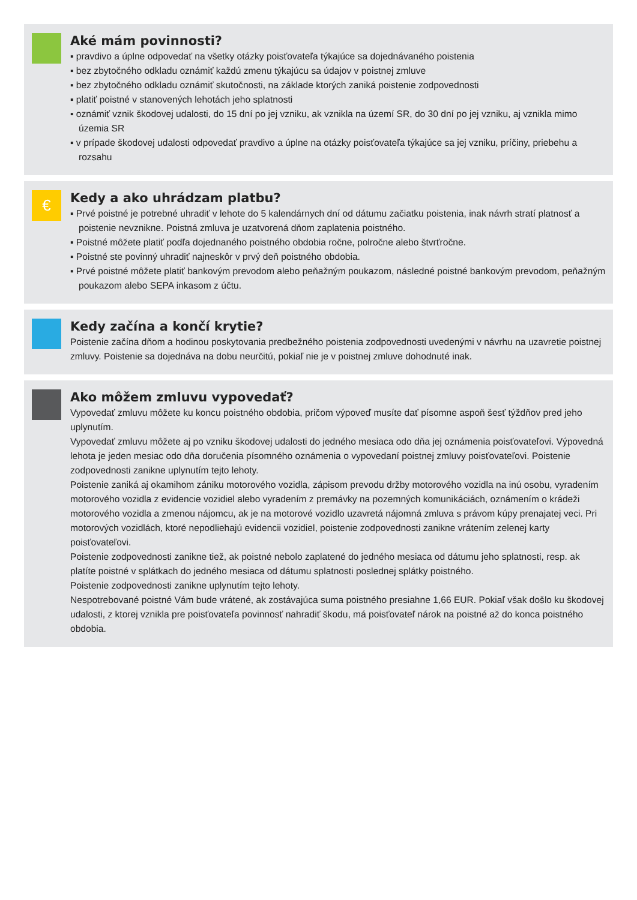Aké mám povinnosti?
▪ pravdivo a úplne odpovedať na všetky otázky poisťovateľa týkajúce sa dojednávaného poistenia
▪ bez zbytočného odkladu oznámiť každú zmenu týkajúcu sa údajov v poistnej zmluve
▪ bez zbytočného odkladu oznámiť skutočnosti, na základe ktorých zaniká poistenie zodpovednosti
▪ platiť poistné v stanovených lehotách jeho splatnosti
▪ oznámiť vznik škodovej udalosti, do 15 dní po jej vzniku, ak vznikla na území SR, do 30 dní po jej vzniku, aj vznikla mimo územia SR
▪ v prípade škodovej udalosti odpovedať pravdivo a úplne na otázky poisťovateľa týkajúce sa jej vzniku, príčiny, priebehu a rozsahu
€
Kedy a ako uhrádzam platbu?
▪ Prvé poistné je potrebné uhradiť v lehote do 5 kalendárnych dní od dátumu začiatku poistenia, inak návrh stratí platnosť a poistenie nevznikne. Poistná zmluva je uzatvorená dňom zaplatenia poistného.
▪ Poistné môžete platiť podľa dojednaného poistného obdobia ročne, polročne alebo štvrťročne.
▪ Poistné ste povinný uhradiť najneskôr v prvý deň poistného obdobia.
▪ Prvé poistné môžete platiť bankovým prevodom alebo peňažným poukazom, následné poistné bankovým prevodom, peňažným poukazom alebo SEPA inkasom z účtu.
Kedy začína a končí krytie?
Poistenie začína dňom a hodinou poskytovania predbežného poistenia zodpovednosti uvedenými v návrhu na uzavretie poistnej zmluvy. Poistenie sa dojednáva na dobu neurčitú, pokiaľ nie je v poistnej zmluve dohodnuté inak.
Ako môžem zmluvu vypovedať?
Vypovedať zmluvu môžete ku koncu poistného obdobia, pričom výpoveď musíte dať písomne aspoň šesť týždňov pred jeho uplynutím.
Vypovedať zmluvu môžete aj po vzniku škodovej udalosti do jedného mesiaca odo dňa jej oznámenia poisťovateľovi. Výpovedná lehota je jeden mesiac odo dňa doručenia písomného oznámenia o vypovedaní poistnej zmluvy poisťovateľovi. Poistenie zodpovednosti zanikne uplynutím tejto lehoty.
Poistenie zaniká aj okamihom zániku motorového vozidla, zápisom prevodu držby motorového vozidla na inú osobu, vyradením motorového vozidla z evidencie vozidiel alebo vyradením z premávky na pozemných komunikáciách, oznámením o krádeži motorového vozidla a zmenou nájomcu, ak je na motorové vozidlo uzavretá nájomná zmluva s právom kúpy prenajatej veci. Pri motorových vozidlách, ktoré nepodliehajú evidencii vozidiel, poistenie zodpovednosti zanikne vrátením zelenej karty poisťovateľovi.
Poistenie zodpovednosti zanikne tiež, ak poistné nebolo zaplatené do jedného mesiaca od dátumu jeho splatnosti, resp. ak platíte poistné v splátkach do jedného mesiaca od dátumu splatnosti poslednej splátky poistného.
Poistenie zodpovednosti zanikne uplynutím tejto lehoty.
Nespotrebované poistné Vám bude vrátené, ak zostávajúca suma poistného presiahne 1,66 EUR. Pokiaľ však došlo ku škodovej udalosti, z ktorej vznikla pre poisťovateľa povinnosť nahradiť škodu, má poisťovateľ nárok na poistné až do konca poistného obdobia.